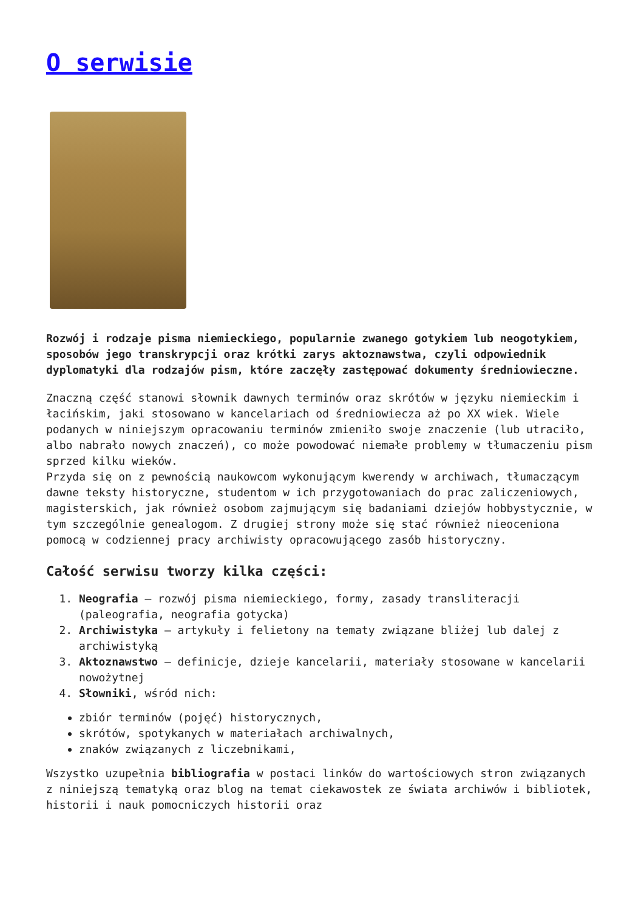O serwisie
Rozwój i rodzaje pisma niemieckiego, popularnie zwanego gotykiem lub neogotykiem, sposobów jego transkrypcji oraz krótki zarys aktoznawstwa, czyli odpowiednik dyplomatyki dla rodzajów pism, które zaczęły zastępować dokumenty średniowieczne.
Znaczną część stanowi słownik dawnych terminów oraz skrótów w języku niemieckim i łacińskim, jaki stosowano w kancelariach od średniowiecza aż po XX wiek. Wiele podanych w niniejszym opracowaniu terminów zmieniło swoje znaczenie (lub utraciło, albo nabrało nowych znaczeń), co może powodować niemałe problemy w tłumaczeniu pism sprzed kilku wieków.
Przyda się on z pewnością naukowcom wykonującym kwerendy w archiwach, tłumaczącym dawne teksty historyczne, studentom w ich przygotowaniach do prac zaliczeniowych, magisterskich, jak również osobom zajmującym się badaniami dziejów hobbystycznie, w tym szczególnie genealogom. Z drugiej strony może się stać również nieoceniona pomocą w codziennej pracy archiwisty opracowującego zasób historyczny.
Całość serwisu tworzy kilka części:
1. Neografia – rozwój pisma niemieckiego, formy, zasady transliteracji (paleografia, neografia gotycka)
2. Archiwistyka – artykuły i felietony na tematy związane bliżej lub dalej z archiwistyką
3. Aktoznawstwo – definicje, dzieje kancelarii, materiały stosowane w kancelarii nowożytnej
4. Słowniki, wśród nich:
zbiór terminów (pojęć) historycznych,
skrótów, spotykanych w materiałach archiwalnych,
znaków związanych z liczebnikami,
Wszystko uzupełnia bibliografia w postaci linków do wartościowych stron związanych z niniejszą tematyką oraz blog na temat ciekawostek ze świata archiwów i bibliotek, historii i nauk pomocniczych historii oraz